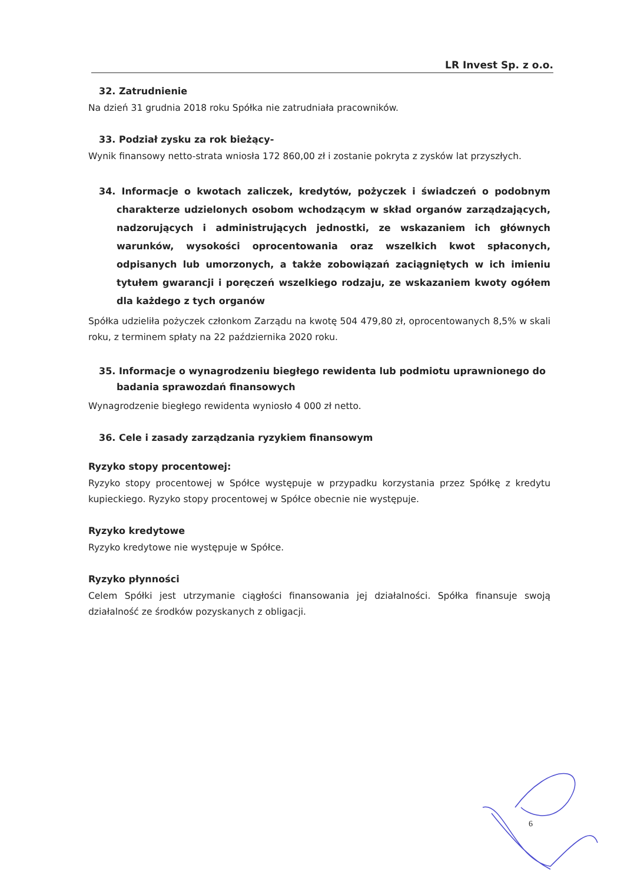LR Invest Sp. z o.o.
32. Zatrudnienie
Na dzień 31 grudnia 2018 roku Spółka nie zatrudniała pracowników.
33. Podział zysku za rok bieżący-
Wynik finansowy netto-strata wniosła 172 860,00 zł i zostanie pokryta z zysków lat przyszłych.
34. Informacje o kwotach zaliczek, kredytów, pożyczek i świadczeń o podobnym charakterze udzielonych osobom wchodzącym w skład organów zarządzających, nadzorujących i administrujących jednostki, ze wskazaniem ich głównych warunków, wysokości oprocentowania oraz wszelkich kwot spłaconych, odpisanych lub umorzonych, a także zobowiązań zaciągniętych w ich imieniu tytułem gwarancji i poręczeń wszelkiego rodzaju, ze wskazaniem kwoty ogółem dla każdego z tych organów
Spółka udzieliła pożyczek członkom Zarządu na kwotę 504 479,80 zł, oprocentowanych 8,5% w skali roku, z terminem spłaty na 22 października 2020 roku.
35. Informacje o wynagrodzeniu biegłego rewidenta lub podmiotu uprawnionego do badania sprawozdań finansowych
Wynagrodzenie biegłego rewidenta wyniosło 4 000 zł netto.
36. Cele i zasady zarządzania ryzykiem finansowym
Ryzyko stopy procentowej:
Ryzyko stopy procentowej w Spółce występuje w przypadku korzystania przez Spółkę z kredytu kupieckiego. Ryzyko stopy procentowej w Spółce obecnie nie występuje.
Ryzyko kredytowe
Ryzyko kredytowe nie występuje w Spółce.
Ryzyko płynności
Celem Spółki jest utrzymanie ciągłości finansowania jej działalności. Spółka finansuje swoją działalność ze środków pozyskanych z obligacji.
6